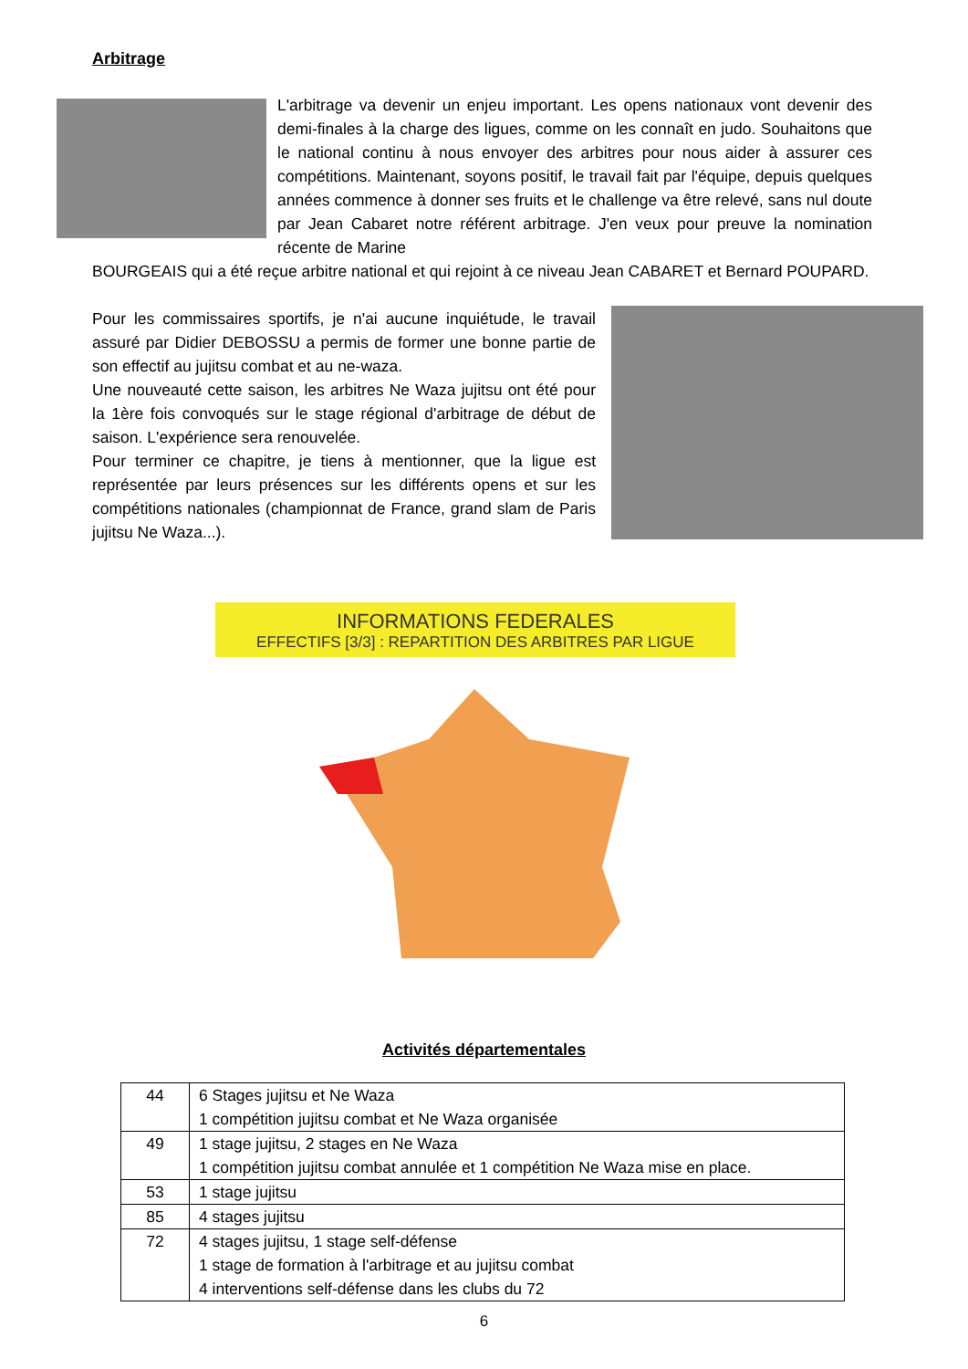Arbitrage
L'arbitrage va devenir un enjeu important. Les opens nationaux vont devenir des demi-finales à la charge des ligues, comme on les connaît en judo. Souhaitons que le national continu à nous envoyer des arbitres pour nous aider à assurer ces compétitions. Maintenant, soyons positif, le travail fait par l'équipe, depuis quelques années commence à donner ses fruits et le challenge va être relevé, sans nul doute par Jean Cabaret notre référent arbitrage. J'en veux pour preuve la nomination récente de Marine
BOURGEAIS qui a été reçue arbitre national et qui rejoint à ce niveau Jean CABARET et Bernard POUPARD.
Pour les commissaires sportifs, je n'ai aucune inquiétude, le travail assuré par Didier DEBOSSU a permis de former une bonne partie de son effectif au jujitsu combat et au ne-waza.
Une nouveauté cette saison, les arbitres Ne Waza jujitsu ont été pour la 1ère fois convoqués sur le stage régional d'arbitrage de début de saison. L'expérience sera renouvelée.
Pour terminer ce chapitre, je tiens à mentionner, que la ligue est représentée par leurs présences sur les différents opens et sur les compétitions nationales (championnat de France, grand slam de Paris jujitsu Ne Waza...).
INFORMATIONS FEDERALES
EFFECTIFS [3/3] : REPARTITION DES ARBITRES PAR LIGUE
Activités départementales
| 44 | 6 Stages jujitsu et Ne Waza 1 compétition jujitsu combat et Ne Waza organisée |
| 49 | 1 stage jujitsu, 2 stages en Ne Waza 1 compétition jujitsu combat annulée et 1 compétition Ne Waza mise en place. |
| 53 | 1 stage jujitsu |
| 85 | 4 stages jujitsu |
| 72 | 4 stages jujitsu, 1 stage self-défense 1 stage de formation à l'arbitrage et au jujitsu combat 4 interventions self-défense dans les clubs du 72 |
6